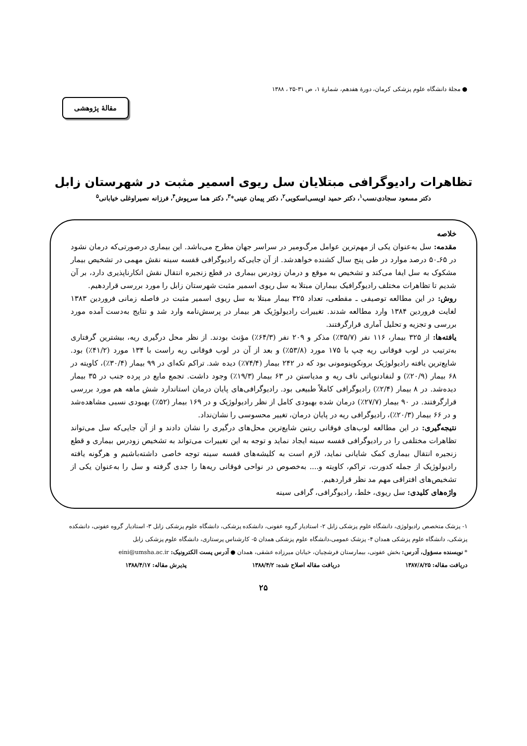● مجلهٔ دانشگاه علوم پزشکی کرمان، دورهٔ هفدهم، شمارهٔ ۱، ص ۳۱-۲۵ ، ۱۳۸۸
مقالهٔ پژوهشی
تظاهرات رادیوگرافی مبتلایان سل ریوی اسمیر مثبت در شهرستان زابل
دکتر مسعود سجادی‌نسب<sup>۱</sup>، دکتر حمید اویسی‌اسکویی<sup>۲</sup>، دکتر پیمان عینی*<sup>۳</sup>، دکتر هما سرپوش<sup>۴</sup>، فرزانه نصیراوغلی خیابانی<sup>۵</sup>
خلاصه
مقدمه: سل به‌عنوان یکی از مهم‌ترین عوامل مرگ‌ومیر در سراسر جهان مطرح می‌باشد. این بیماری درصورتی‌که درمان نشود در ۶۵ـ۵۰ درصد موارد در طی پنج سال کشنده خواهدشد. از آن جایی‌که رادیوگرافی قفسه سینه نقش مهمی در تشخیص بیمار مشکوک به سل ایفا می‌کند و تشخیص به موقع و درمان زودرس بیماری در قطع زنجیره انتقال نقش انکارناپذیری دارد، بر آن شدیم تا تظاهرات مختلف رادیوگرافیک بیماران مبتلا به سل ریوی اسمیر مثبت شهرستان زابل را مورد بررسی قراردهیم.
روش: در این مطالعه توصیفی ـ مقطعی، تعداد ۳۲۵ بیمار مبتلا به سل ریوی اسمیر مثبت در فاصله زمانی فروردین ۱۳۸۳ لغایت فروردین ۱۳۸۴ وارد مطالعه شدند. تغییرات رادیولوژیک هر بیمار در پرسش‌نامه وارد شد و نتایج به‌دست آمده مورد بررسی و تجزیه و تحلیل آماری قرارگرفتند.
یافته‌ها: از ۳۲۵ بیمار، ۱۱۶ نفر (۳۵/۷٪) مذکر و ۲۰۹ نفر (۶۴/۳٪) مؤنث بودند. از نظر محل درگیری ریه، بیشترین گرفتاری به‌ترتیب در لوب فوقانی ریه چپ با ۱۷۵ مورد (۵۳/۸٪) و بعد از آن در لوب فوقانی ریه راست با ۱۳۴ مورد (۴۱/۲٪) بود. شایع‌ترین یافته رادیولوژیک برونکوپنومونی بود که در ۲۴۲ بیمار (۷۴/۴٪) دیده شد. تراکم تکه‌ای در ۹۹ بیمار (۳۰/۴٪)، کاویته در ۶۸ بیمار (۲۰/۹٪) و لنفادنوپاتی ناف ریه و مدیاستن در ۶۳ بیمار (۱۹/۳٪) وجود داشت. تجمع مایع در پرده جنب در ۳۵ بیمار دیده‌شد. در ۸ بیمار (۲/۴٪) رادیوگرافی کاملاً طبیعی بود. رادیوگرافی‌های پایان درمان استاندارد شش ماهه هم مورد بررسی قرارگرفتند. در ۹۰ بیمار (۲۷/۷٪) درمان شده بهبودی کامل از نظر رادیولوژیک و در ۱۶۹ بیمار (۵۲٪) بهبودی نسبی مشاهده‌شد و در ۶۶ بیمار (۲۰/۳٪)، رادیوگرافی ریه در پایان درمان، تغییر محسوسی را نشان‌نداد.
نتیجه‌گیری: در این مطالعه لوب‌های فوقانی ریتین شایع‌ترین محل‌های درگیری را نشان دادند و از آن جایی‌که سل می‌تواند تظاهرات مختلفی را در رادیوگرافی قفسه سینه ایجاد نماید و توجه به این تغییرات می‌تواند به تشخیص زودرس بیماری و قطع زنجیره انتقال بیماری کمک شایانی نماید، لازم است به کلیشه‌های قفسه سینه توجه خاصی داشته‌باشیم و هرگونه یافته رادیولوژیک از جمله کدورت، تراکم، کاویته و.... به‌خصوص در نواحی فوقانی ریه‌ها را جدی گرفته و سل را به‌عنوان یکی از تشخیص‌های افتراقی مهم مد نظر قراردهیم.
واژه‌های کلیدی: سل ریوی، خلط، رادیوگرافی، گرافی سینه
۱- پزشک متخصص رادیولوژی، دانشگاه علوم پزشکی زابل ۲- استادیار گروه عفونی، دانشکده پزشکی، دانشگاه علوم پزشکی زابل ۳- استادیار گروه عفونی، دانشکده پزشکی، دانشگاه علوم پزشکی همدان ۴- پزشک عمومی،دانشگاه علوم پزشکی همدان ۵- کارشناس پرستاری، دانشگاه علوم پزشکی زابل
* نویسنده مسؤول، آدرس: بخش عفونی، بیمارستان فرشچیان، خیابان میرزاده عشقی، همدان ● آدرس پست الکترونیک: eini@umsha.ac.ir
دریافت مقاله: ۱۳۸۷/۸/۲۵ دریافت مقاله اصلاح شده: ۱۳۸۸/۴/۲ پذیرش مقاله: ۱۳۸۸/۴/۱۷
۲۵